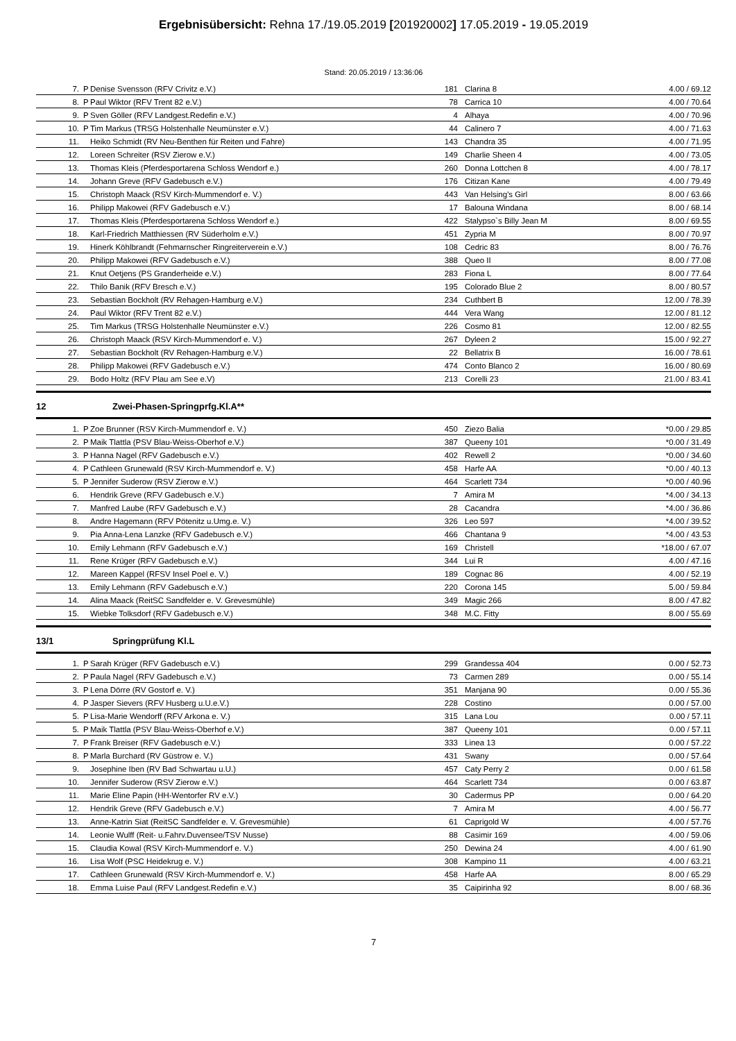Ergebnisübersicht: Rehna 17./19.05.2019 [201920002] 17.05.2019 - 19.05.2019
Stand: 20.05.2019 / 13:36:06
| 7. | P | Denise Svensson (RFV Crivitz e.V.) | 181 | Clarina 8 | 4.00 / 69.12 |
| 8. | P | Paul Wiktor (RFV Trent 82 e.V.) | 78 | Carrica 10 | 4.00 / 70.64 |
| 9. | P | Sven Göller (RFV Landgest.Redefin e.V.) | 4 | Alhaya | 4.00 / 70.96 |
| 10. | P | Tim Markus (TRSG Holstenhalle Neumünster e.V.) | 44 | Calinero 7 | 4.00 / 71.63 |
| 11. | | Heiko Schmidt (RV Neu-Benthen für Reiten und Fahre) | 143 | Chandra 35 | 4.00 / 71.95 |
| 12. | | Loreen Schreiter (RSV Zierow e.V.) | 149 | Charlie Sheen 4 | 4.00 / 73.05 |
| 13. | | Thomas Kleis (Pferdesportarena Schloss Wendorf e.) | 260 | Donna Lottchen 8 | 4.00 / 78.17 |
| 14. | | Johann Greve (RFV Gadebusch e.V.) | 176 | Citizan Kane | 4.00 / 79.49 |
| 15. | | Christoph Maack (RSV Kirch-Mummendorf e. V.) | 443 | Van Helsing's Girl | 8.00 / 63.66 |
| 16. | | Philipp Makowei (RFV Gadebusch e.V.) | 17 | Balouna Windana | 8.00 / 68.14 |
| 17. | | Thomas Kleis (Pferdesportarena Schloss Wendorf e.) | 422 | Stalypso`s Billy Jean M | 8.00 / 69.55 |
| 18. | | Karl-Friedrich Matthiessen (RV Süderholm e.V.) | 451 | Zypria M | 8.00 / 70.97 |
| 19. | | Hinerk Köhlbrandt (Fehmarnscher Ringreiterverein e.V.) | 108 | Cedric 83 | 8.00 / 76.76 |
| 20. | | Philipp Makowei (RFV Gadebusch e.V.) | 388 | Queo II | 8.00 / 77.08 |
| 21. | | Knut Oetjens (PS Granderheide e.V.) | 283 | Fiona L | 8.00 / 77.64 |
| 22. | | Thilo Banik (RFV Bresch e.V.) | 195 | Colorado Blue 2 | 8.00 / 80.57 |
| 23. | | Sebastian Bockholt (RV Rehagen-Hamburg e.V.) | 234 | Cuthbert B | 12.00 / 78.39 |
| 24. | | Paul Wiktor (RFV Trent 82 e.V.) | 444 | Vera Wang | 12.00 / 81.12 |
| 25. | | Tim Markus (TRSG Holstenhalle Neumünster e.V.) | 226 | Cosmo 81 | 12.00 / 82.55 |
| 26. | | Christoph Maack (RSV Kirch-Mummendorf e. V.) | 267 | Dyleen 2 | 15.00 / 92.27 |
| 27. | | Sebastian Bockholt (RV Rehagen-Hamburg e.V.) | 22 | Bellatrix B | 16.00 / 78.61 |
| 28. | | Philipp Makowei (RFV Gadebusch e.V.) | 474 | Conto Blanco 2 | 16.00 / 80.69 |
| 29. | | Bodo Holtz (RFV Plau am See e.V) | 213 | Corelli 23 | 21.00 / 83.41 |
12 Zwei-Phasen-Springprfg.Kl.A**
| 1. | P | Zoe Brunner (RSV Kirch-Mummendorf e. V.) | 450 | Ziezo Balia | *0.00 / 29.85 |
| 2. | P | Maik Tlattla (PSV Blau-Weiss-Oberhof e.V.) | 387 | Queeny 101 | *0.00 / 31.49 |
| 3. | P | Hanna Nagel (RFV Gadebusch e.V.) | 402 | Rewell 2 | *0.00 / 34.60 |
| 4. | P | Cathleen Grunewald (RSV Kirch-Mummendorf e. V.) | 458 | Harfe AA | *0.00 / 40.13 |
| 5. | P | Jennifer Suderow (RSV Zierow e.V.) | 464 | Scarlett 734 | *0.00 / 40.96 |
| 6. | | Hendrik Greve (RFV Gadebusch e.V.) | 7 | Amira M | *4.00 / 34.13 |
| 7. | | Manfred Laube (RFV Gadebusch e.V.) | 28 | Cacandra | *4.00 / 36.86 |
| 8. | | Andre Hagemann (RFV Pötenitz u.Umg.e. V.) | 326 | Leo 597 | *4.00 / 39.52 |
| 9. | | Pia Anna-Lena Lanzke (RFV Gadebusch e.V.) | 466 | Chantana 9 | *4.00 / 43.53 |
| 10. | | Emily Lehmann (RFV Gadebusch e.V.) | 169 | Christell | *18.00 / 67.07 |
| 11. | | Rene Krüger (RFV Gadebusch e.V.) | 344 | Lui R | 4.00 / 47.16 |
| 12. | | Mareen Kappel (RFSV Insel Poel e. V.) | 189 | Cognac 86 | 4.00 / 52.19 |
| 13. | | Emily Lehmann (RFV Gadebusch e.V.) | 220 | Corona 145 | 5.00 / 59.84 |
| 14. | | Alina Maack (ReitSC Sandfelder e. V. Grevesmühle) | 349 | Magic 266 | 8.00 / 47.82 |
| 15. | | Wiebke Tolksdorf (RFV Gadebusch e.V.) | 348 | M.C. Fitty | 8.00 / 55.69 |
13/1 Springprüfung Kl.L
| 1. | P | Sarah Krüger (RFV Gadebusch e.V.) | 299 | Grandessa 404 | 0.00 / 52.73 |
| 2. | P | Paula Nagel (RFV Gadebusch e.V.) | 73 | Carmen 289 | 0.00 / 55.14 |
| 3. | P | Lena Dörre (RV Gostorf e. V.) | 351 | Manjana 90 | 0.00 / 55.36 |
| 4. | P | Jasper Sievers (RFV Husberg u.U.e.V.) | 228 | Costino | 0.00 / 57.00 |
| 5. | P | Lisa-Marie Wendorff (RFV Arkona e. V.) | 315 | Lana Lou | 0.00 / 57.11 |
| 5. | P | Maik Tlattla (PSV Blau-Weiss-Oberhof e.V.) | 387 | Queeny 101 | 0.00 / 57.11 |
| 7. | P | Frank Breiser (RFV Gadebusch e.V.) | 333 | Linea 13 | 0.00 / 57.22 |
| 8. | P | Marla Burchard (RV Güstrow e. V.) | 431 | Swany | 0.00 / 57.64 |
| 9. | | Josephine Iben (RV Bad Schwartau u.U.) | 457 | Caty Perry 2 | 0.00 / 61.58 |
| 10. | | Jennifer Suderow (RSV Zierow e.V.) | 464 | Scarlett 734 | 0.00 / 63.87 |
| 11. | | Marie Eline Papin (HH-Wentorfer RV e.V.) | 30 | Cadermus PP | 0.00 / 64.20 |
| 12. | | Hendrik Greve (RFV Gadebusch e.V.) | 7 | Amira M | 4.00 / 56.77 |
| 13. | | Anne-Katrin Siat (ReitSC Sandfelder e. V. Grevesmühle) | 61 | Caprigold W | 4.00 / 57.76 |
| 14. | | Leonie Wulff (Reit- u.Fahrv.Duvensee/TSV Nusse) | 88 | Casimir 169 | 4.00 / 59.06 |
| 15. | | Claudia Kowal (RSV Kirch-Mummendorf e. V.) | 250 | Dewina 24 | 4.00 / 61.90 |
| 16. | | Lisa Wolf (PSC Heidekrug e. V.) | 308 | Kampino 11 | 4.00 / 63.21 |
| 17. | | Cathleen Grunewald (RSV Kirch-Mummendorf e. V.) | 458 | Harfe AA | 8.00 / 65.29 |
| 18. | | Emma Luise Paul (RFV Landgest.Redefin e.V.) | 35 | Caipirinha 92 | 8.00 / 68.36 |
7